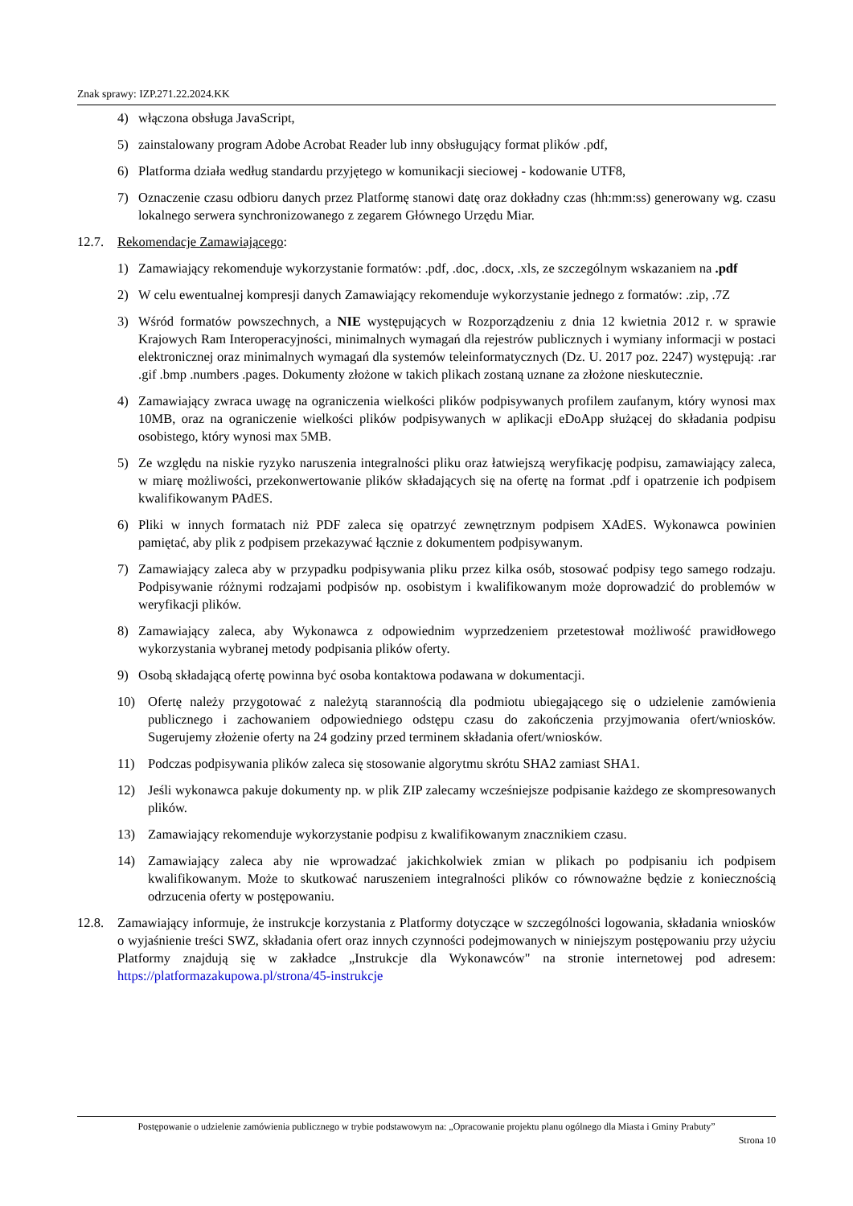Znak sprawy: IZP.271.22.2024.KK
4) włączona obsługa JavaScript,
5) zainstalowany program Adobe Acrobat Reader lub inny obsługujący format plików .pdf,
6) Platforma działa według standardu przyjętego w komunikacji sieciowej - kodowanie UTF8,
7) Oznaczenie czasu odbioru danych przez Platformę stanowi datę oraz dokładny czas (hh:mm:ss) generowany wg. czasu lokalnego serwera synchronizowanego z zegarem Głównego Urzędu Miar.
12.7. Rekomendacje Zamawiającego:
1) Zamawiający rekomenduje wykorzystanie formatów: .pdf, .doc, .docx, .xls, ze szczególnym wskazaniem na .pdf
2) W celu ewentualnej kompresji danych Zamawiający rekomenduje wykorzystanie jednego z formatów: .zip, .7Z
3) Wśród formatów powszechnych, a NIE występujących w Rozporządzeniu z dnia 12 kwietnia 2012 r. w sprawie Krajowych Ram Interoperacyjności, minimalnych wymagań dla rejestrów publicznych i wymiany informacji w postaci elektronicznej oraz minimalnych wymagań dla systemów teleinformatycznych (Dz. U. 2017 poz. 2247) występują: .rar .gif .bmp .numbers .pages. Dokumenty złożone w takich plikach zostaną uznane za złożone nieskutecznie.
4) Zamawiający zwraca uwagę na ograniczenia wielkości plików podpisywanych profilem zaufanym, który wynosi max 10MB, oraz na ograniczenie wielkości plików podpisywanych w aplikacji eDoApp służącej do składania podpisu osobistego, który wynosi max 5MB.
5) Ze względu na niskie ryzyko naruszenia integralności pliku oraz łatwiejszą weryfikację podpisu, zamawiający zaleca, w miarę możliwości, przekonwertowanie plików składających się na ofertę na format .pdf i opatrzenie ich podpisem kwalifikowanym PAdES.
6) Pliki w innych formatach niż PDF zaleca się opatrzyć zewnętrznym podpisem XAdES. Wykonawca powinien pamiętać, aby plik z podpisem przekazywać łącznie z dokumentem podpisywanym.
7) Zamawiający zaleca aby w przypadku podpisywania pliku przez kilka osób, stosować podpisy tego samego rodzaju. Podpisywanie różnymi rodzajami podpisów np. osobistym i kwalifikowanym może doprowadzić do problemów w weryfikacji plików.
8) Zamawiający zaleca, aby Wykonawca z odpowiednim wyprzedzeniem przetestował możliwość prawidłowego wykorzystania wybranej metody podpisania plików oferty.
9) Osobą składającą ofertę powinna być osoba kontaktowa podawana w dokumentacji.
10) Ofertę należy przygotować z należytą starannością dla podmiotu ubiegającego się o udzielenie zamówienia publicznego i zachowaniem odpowiedniego odstępu czasu do zakończenia przyjmowania ofert/wniosków. Sugerujemy złożenie oferty na 24 godziny przed terminem składania ofert/wniosków.
11) Podczas podpisywania plików zaleca się stosowanie algorytmu skrótu SHA2 zamiast SHA1.
12) Jeśli wykonawca pakuje dokumenty np. w plik ZIP zalecamy wcześniejsze podpisanie każdego ze skompresowanych plików.
13) Zamawiający rekomenduje wykorzystanie podpisu z kwalifikowanym znacznikiem czasu.
14) Zamawiający zaleca aby nie wprowadzać jakichkolwiek zmian w plikach po podpisaniu ich podpisem kwalifikowanym. Może to skutkować naruszeniem integralności plików co równoważne będzie z koniecznością odrzucenia oferty w postępowaniu.
12.8. Zamawiający informuje, że instrukcje korzystania z Platformy dotyczące w szczególności logowania, składania wniosków o wyjaśnienie treści SWZ, składania ofert oraz innych czynności podejmowanych w niniejszym postępowaniu przy użyciu Platformy znajdują się w zakładce „Instrukcje dla Wykonawców" na stronie internetowej pod adresem: https://platformazakupowa.pl/strona/45-instrukcje
Postępowanie o udzielenie zamówienia publicznego w trybie podstawowym na: „Opracowanie projektu planu ogólnego dla Miasta i Gminy Prabuty”
Strona 10